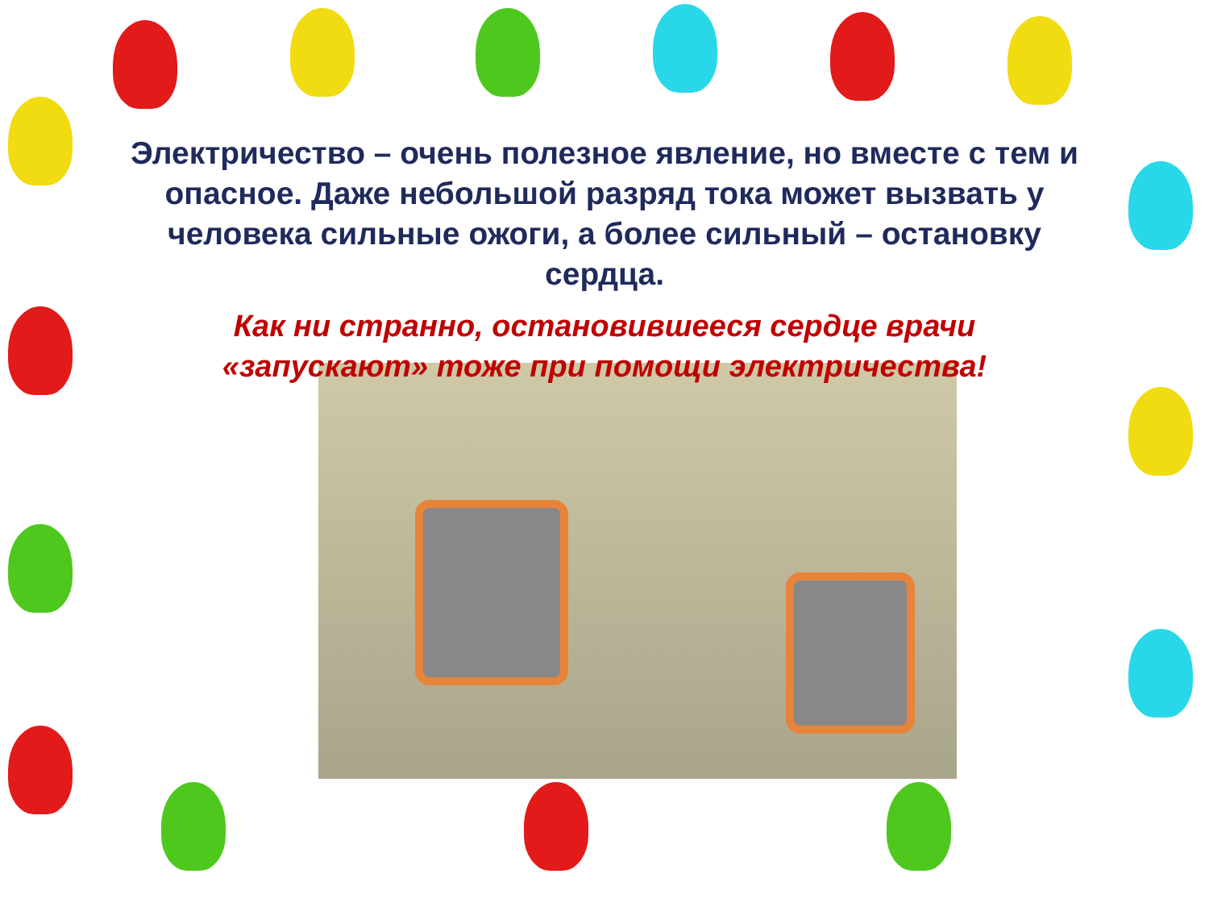Электричество – очень полезное явление, но вместе с тем и опасное. Даже небольшой разряд тока может вызвать у человека сильные ожоги, а более сильный – остановку сердца.
Как ни странно, остановившееся сердце врачи
«запускают» тоже при помощи электричества!